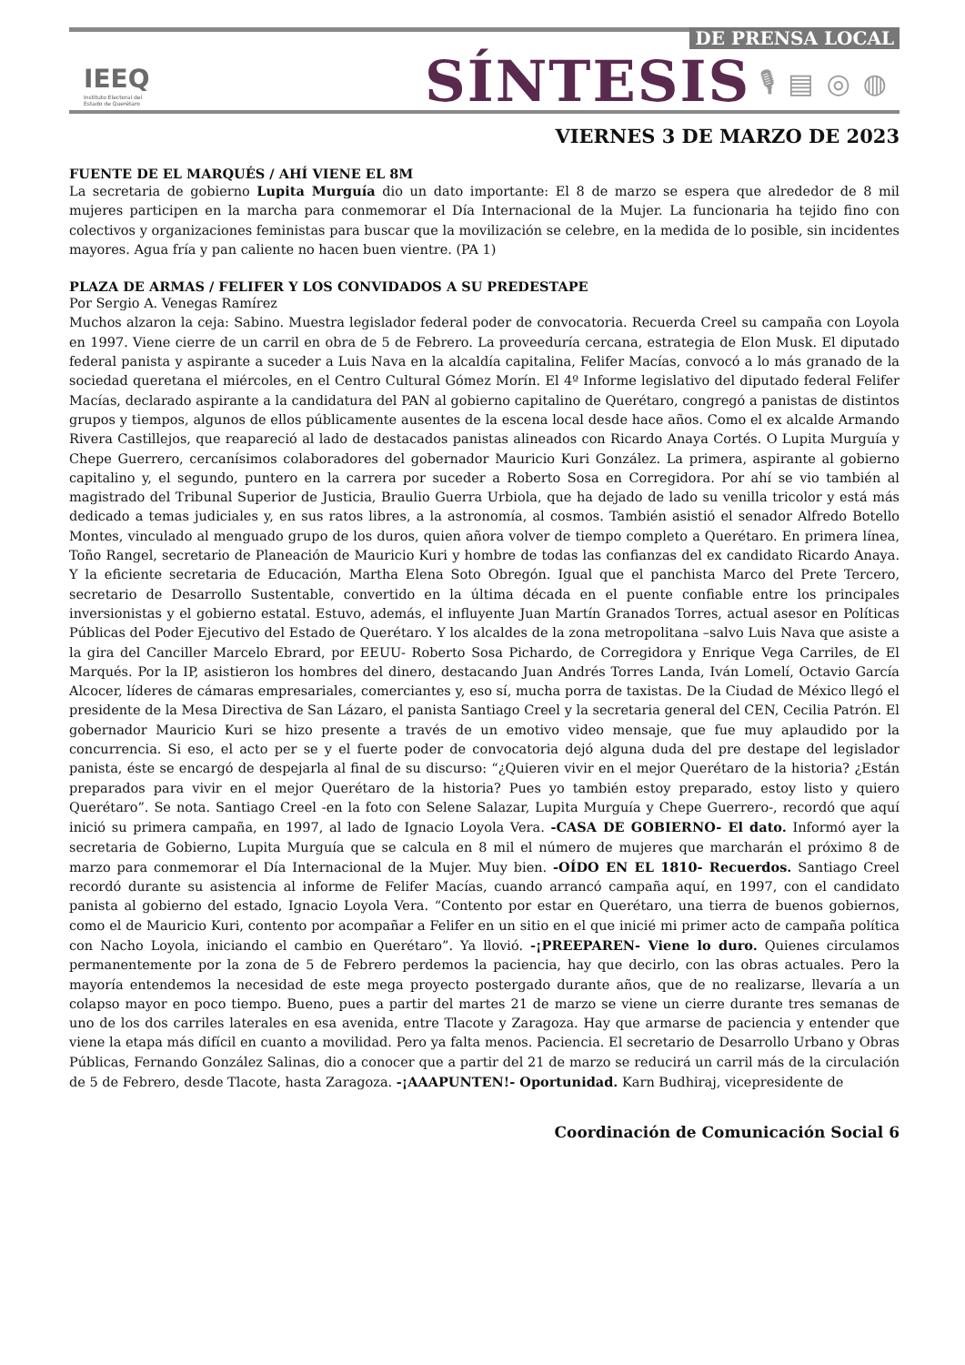IEEQ
Instituto Electoral del
Estado de Querétaro
SÍNTESIS
🎙▤◎◍
DE PRENSA LOCAL
VIERNES 3 DE MARZO DE 2023
FUENTE DE EL MARQUÉS / AHÍ VIENE EL 8M
La secretaria de gobierno Lupita Murguía dio un dato importante: El 8 de marzo se espera que alrededor de 8 mil mujeres participen en la marcha para conmemorar el Día Internacional de la Mujer. La funcionaria ha tejido fino con colectivos y organizaciones feministas para buscar que la movilización se celebre, en la medida de lo posible, sin incidentes mayores. Agua fría y pan caliente no hacen buen vientre. (PA 1)
PLAZA DE ARMAS / FELIFER Y LOS CONVIDADOS A SU PREDESTAPE
Por Sergio A. Venegas Ramírez
Muchos alzaron la ceja: Sabino. Muestra legislador federal poder de convocatoria. Recuerda Creel su campaña con Loyola en 1997. Viene cierre de un carril en obra de 5 de Febrero. La proveeduría cercana, estrategia de Elon Musk. El diputado federal panista y aspirante a suceder a Luis Nava en la alcaldía capitalina, Felifer Macías, convocó a lo más granado de la sociedad queretana el miércoles, en el Centro Cultural Gómez Morín. El 4º Informe legislativo del diputado federal Felifer Macías, declarado aspirante a la candidatura del PAN al gobierno capitalino de Querétaro, congregó a panistas de distintos grupos y tiempos, algunos de ellos públicamente ausentes de la escena local desde hace años. Como el ex alcalde Armando Rivera Castillejos, que reapareció al lado de destacados panistas alineados con Ricardo Anaya Cortés. O Lupita Murguía y Chepe Guerrero, cercanísimos colaboradores del gobernador Mauricio Kuri González. La primera, aspirante al gobierno capitalino y, el segundo, puntero en la carrera por suceder a Roberto Sosa en Corregidora. Por ahí se vio también al magistrado del Tribunal Superior de Justicia, Braulio Guerra Urbiola, que ha dejado de lado su venilla tricolor y está más dedicado a temas judiciales y, en sus ratos libres, a la astronomía, al cosmos. También asistió el senador Alfredo Botello Montes, vinculado al menguado grupo de los duros, quien añora volver de tiempo completo a Querétaro. En primera línea, Toño Rangel, secretario de Planeación de Mauricio Kuri y hombre de todas las confianzas del ex candidato Ricardo Anaya. Y la eficiente secretaria de Educación, Martha Elena Soto Obregón. Igual que el panchista Marco del Prete Tercero, secretario de Desarrollo Sustentable, convertido en la última década en el puente confiable entre los principales inversionistas y el gobierno estatal. Estuvo, además, el influyente Juan Martín Granados Torres, actual asesor en Políticas Públicas del Poder Ejecutivo del Estado de Querétaro. Y los alcaldes de la zona metropolitana –salvo Luis Nava que asiste a la gira del Canciller Marcelo Ebrard, por EEUU- Roberto Sosa Pichardo, de Corregidora y Enrique Vega Carriles, de El Marqués. Por la IP, asistieron los hombres del dinero, destacando Juan Andrés Torres Landa, Iván Lomelí, Octavio García Alcocer, líderes de cámaras empresariales, comerciantes y, eso sí, mucha porra de taxistas. De la Ciudad de México llegó el presidente de la Mesa Directiva de San Lázaro, el panista Santiago Creel y la secretaria general del CEN, Cecilia Patrón. El gobernador Mauricio Kuri se hizo presente a través de un emotivo video mensaje, que fue muy aplaudido por la concurrencia. Si eso, el acto per se y el fuerte poder de convocatoria dejó alguna duda del pre destape del legislador panista, éste se encargó de despejarla al final de su discurso: “¿Quieren vivir en el mejor Querétaro de la historia? ¿Están preparados para vivir en el mejor Querétaro de la historia? Pues yo también estoy preparado, estoy listo y quiero Querétaro”. Se nota. Santiago Creel -en la foto con Selene Salazar, Lupita Murguía y Chepe Guerrero-, recordó que aquí inició su primera campaña, en 1997, al lado de Ignacio Loyola Vera. -CASA DE GOBIERNO- El dato. Informó ayer la secretaria de Gobierno, Lupita Murguía que se calcula en 8 mil el número de mujeres que marcharán el próximo 8 de marzo para conmemorar el Día Internacional de la Mujer. Muy bien. -OÍDO EN EL 1810- Recuerdos. Santiago Creel recordó durante su asistencia al informe de Felifer Macías, cuando arrancó campaña aquí, en 1997, con el candidato panista al gobierno del estado, Ignacio Loyola Vera. “Contento por estar en Querétaro, una tierra de buenos gobiernos, como el de Mauricio Kuri, contento por acompañar a Felifer en un sitio en el que inicié mi primer acto de campaña política con Nacho Loyola, iniciando el cambio en Querétaro”. Ya llovió. -¡PREEPAREN- Viene lo duro. Quienes circulamos permanentemente por la zona de 5 de Febrero perdemos la paciencia, hay que decirlo, con las obras actuales. Pero la mayoría entendemos la necesidad de este mega proyecto postergado durante años, que de no realizarse, llevaría a un colapso mayor en poco tiempo. Bueno, pues a partir del martes 21 de marzo se viene un cierre durante tres semanas de uno de los dos carriles laterales en esa avenida, entre Tlacote y Zaragoza. Hay que armarse de paciencia y entender que viene la etapa más difícil en cuanto a movilidad. Pero ya falta menos. Paciencia. El secretario de Desarrollo Urbano y Obras Públicas, Fernando González Salinas, dio a conocer que a partir del 21 de marzo se reducirá un carril más de la circulación de 5 de Febrero, desde Tlacote, hasta Zaragoza. -¡AAAPUNTEN!- Oportunidad. Karn Budhiraj, vicepresidente de
Coordinación de Comunicación Social 6